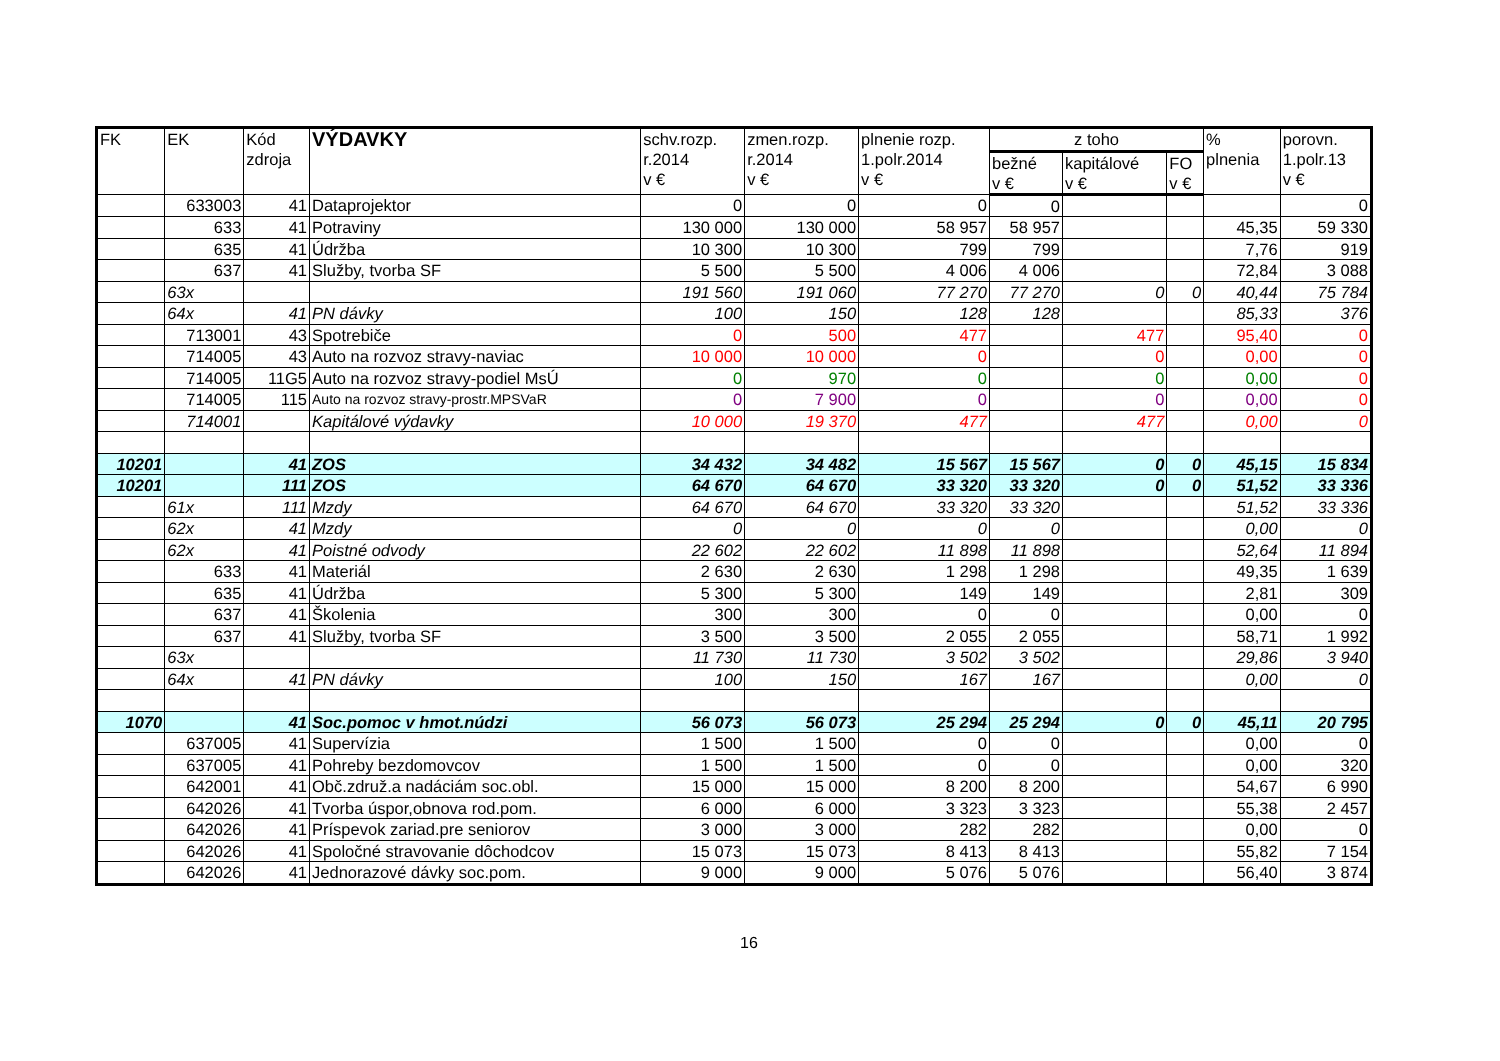| FK | EK | Kód zdroja | VÝDAVKY | schv.rozp. r.2014 v € | zmen.rozp. r.2014 v € | plnenie rozp. 1.polr.2014 v € | z toho | | | % plnenia | porovn. 1.polr.13 v € |
| --- | --- | --- | --- | --- | --- | --- | --- | --- | --- | --- | --- |
| | | | | | | | bežné v € | kapitálové v € | FO v € | | |
| | 633003 | 41 | Dataprojektor | 0 | 0 | 0 | 0 | | | | 0 |
| | 633 | 41 | Potraviny | 130 000 | 130 000 | 58 957 | 58 957 | | | 45,35 | 59 330 |
| | 635 | 41 | Údržba | 10 300 | 10 300 | 799 | 799 | | | 7,76 | 919 |
| | 637 | 41 | Služby, tvorba SF | 5 500 | 5 500 | 4 006 | 4 006 | | | 72,84 | 3 088 |
| | 63x | | | 191 560 | 191 060 | 77 270 | 77 270 | 0 | 0 | 40,44 | 75 784 |
| | 64x | 41 | PN dávky | 100 | 150 | 128 | 128 | | | 85,33 | 376 |
| | 713001 | 43 | Spotrebiče | 0 | 500 | 477 | | 477 | | 95,40 | 0 |
| | 714005 | 43 | Auto na rozvoz stravy-naviac | 10 000 | 10 000 | 0 | | 0 | | 0,00 | 0 |
| | 714005 | 11G5 | Auto na rozvoz stravy-podiel MsÚ | 0 | 970 | 0 | | 0 | | 0,00 | 0 |
| | 714005 | 115 | Auto na rozvoz stravy-prostr.MPSVaR | 0 | 7 900 | 0 | | 0 | | 0,00 | 0 |
| | 714001 | | Kapitálové výdavky | 10 000 | 19 370 | 477 | | 477 | | 0,00 | 0 |
| 10201 | | 41 | ZOS | 34 432 | 34 482 | 15 567 | 15 567 | 0 | 0 | 45,15 | 15 834 |
| 10201 | | 111 | ZOS | 64 670 | 64 670 | 33 320 | 33 320 | 0 | 0 | 51,52 | 33 336 |
| | 61x | 111 | Mzdy | 64 670 | 64 670 | 33 320 | 33 320 | | | 51,52 | 33 336 |
| | 62x | 41 | Mzdy | 0 | 0 | 0 | 0 | | | 0,00 | 0 |
| | 62x | 41 | Poistné odvody | 22 602 | 22 602 | 11 898 | 11 898 | | | 52,64 | 11 894 |
| | 633 | 41 | Materiál | 2 630 | 2 630 | 1 298 | 1 298 | | | 49,35 | 1 639 |
| | 635 | 41 | Údržba | 5 300 | 5 300 | 149 | 149 | | | 2,81 | 309 |
| | 637 | 41 | Školenia | 300 | 300 | 0 | 0 | | | 0,00 | 0 |
| | 637 | 41 | Služby, tvorba SF | 3 500 | 3 500 | 2 055 | 2 055 | | | 58,71 | 1 992 |
| | 63x | | | 11 730 | 11 730 | 3 502 | 3 502 | | | 29,86 | 3 940 |
| | 64x | 41 | PN dávky | 100 | 150 | 167 | 167 | | | 0,00 | 0 |
| 1070 | | 41 | Soc.pomoc v hmot.núdzi | 56 073 | 56 073 | 25 294 | 25 294 | 0 | 0 | 45,11 | 20 795 |
| | 637005 | 41 | Supervízia | 1 500 | 1 500 | 0 | 0 | | | 0,00 | 0 |
| | 637005 | 41 | Pohreby bezdomovcov | 1 500 | 1 500 | 0 | 0 | | | 0,00 | 320 |
| | 642001 | 41 | Obč.združ.a nadáciám soc.obl. | 15 000 | 15 000 | 8 200 | 8 200 | | | 54,67 | 6 990 |
| | 642026 | 41 | Tvorba úspor,obnova rod.pom. | 6 000 | 6 000 | 3 323 | 3 323 | | | 55,38 | 2 457 |
| | 642026 | 41 | Príspevok zariad.pre seniorov | 3 000 | 3 000 | 282 | 282 | | | 0,00 | 0 |
| | 642026 | 41 | Spoločné stravovanie dôchodcov | 15 073 | 15 073 | 8 413 | 8 413 | | | 55,82 | 7 154 |
| | 642026 | 41 | Jednorazové dávky soc.pom. | 9 000 | 9 000 | 5 076 | 5 076 | | | 56,40 | 3 874 |
16